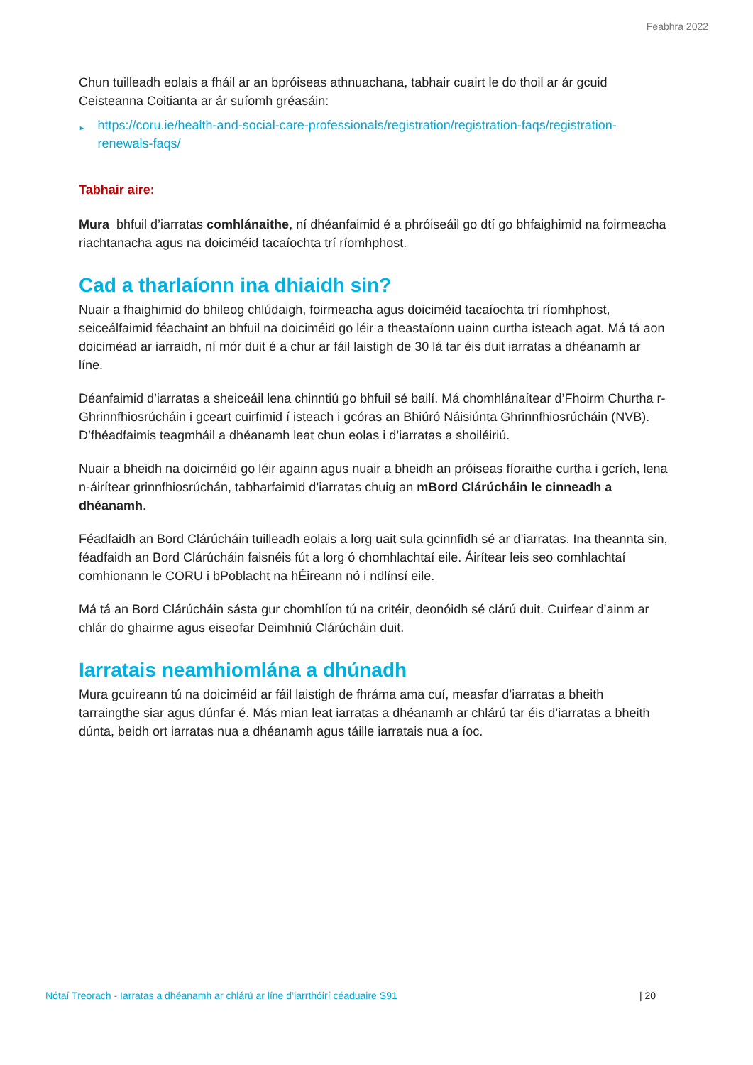Feabhra 2022
Chun tuilleadh eolais a fháil ar an bpróiseas athnuachana, tabhair cuairt le do thoil ar ár gcuid Ceisteanna Coitianta ar ár suíomh gréasáin:
► https://coru.ie/health-and-social-care-professionals/registration/registration-faqs/registration-renewals-faqs/
Tabhair aire:
Mura bhfuil d’iarratas comhlánaithe, ní dhéanfaimid é a phróiseáil go dtí go bhfaighimid na foirmeacha riachtanacha agus na doiciméid tacaíochta trí ríomhphost.
Cad a tharlaíonn ina dhiaidh sin?
Nuair a fhaighimid do bhileog chlúdaigh, foirmeacha agus doiciméid tacaíochta trí ríomhphost, seiceálfaimid féachaint an bhfuil na doiciméid go léir a theastaíonn uainn curtha isteach agat. Má tá aon doiciméad ar iarraidh, ní mór duit é a chur ar fáil laistigh de 30 lá tar éis duit iarratas a dhéanamh ar líne.
Déanfaimid d’iarratas a sheiceáil lena chinntiú go bhfuil sé bailí. Má chomhlánaítear d’Fhoirm Churtha r-Ghrinnfhiosrúcháin i gceart cuirfimid í isteach i gcóras an Bhiúró Náisiúnta Ghrinnfhiosrúcháin (NVB). D’fhéadfaimis teagmháil a dhéanamh leat chun eolas i d’iarratas a shoiléiriú.
Nuair a bheidh na doiciméid go léir againn agus nuair a bheidh an próiseas fíoraithe curtha i gcrích, lena n-áirítear grinnfhiosrúchán, tabharfaimid d’iarratas chuig an mBord Clárúcháin le cinneadh a dhéanamh.
Féadfaidh an Bord Clárúcháin tuilleadh eolais a lorg uait sula gcinnfidh sé ar d’iarratas. Ina theannta sin, féadfaidh an Bord Clárúcháin faisnéis fút a lorg ó chomhlachtaí eile. Áirítear leis seo comhlachtaí comhionann le CORU i bPoblacht na hÉireann nó i ndlínsí eile.
Má tá an Bord Clárúcháin sásta gur chomhlíon tú na critéir, deonóidh sé clárú duit. Cuirfear d’ainm ar chlár do ghairme agus eiseofar Deimhniú Clárúcháin duit.
Iarratais neamhiomlána a dhúnadh
Mura gcuireann tú na doiciméid ar fáil laistigh de fhráma ama cuí, measfar d’iarratas a bheith tarraingthe siar agus dúnfar é. Más mian leat iarratas a dhéanamh ar chlárú tar éis d’iarratas a bheith dúnta, beidh ort iarratas nua a dhéanamh agus táille iarratais nua a íoc.
Nótaí Treorach - Iarratas a dhéanamh ar chlárú ar líne d’iarrthóirí céaduaire S91 | 20